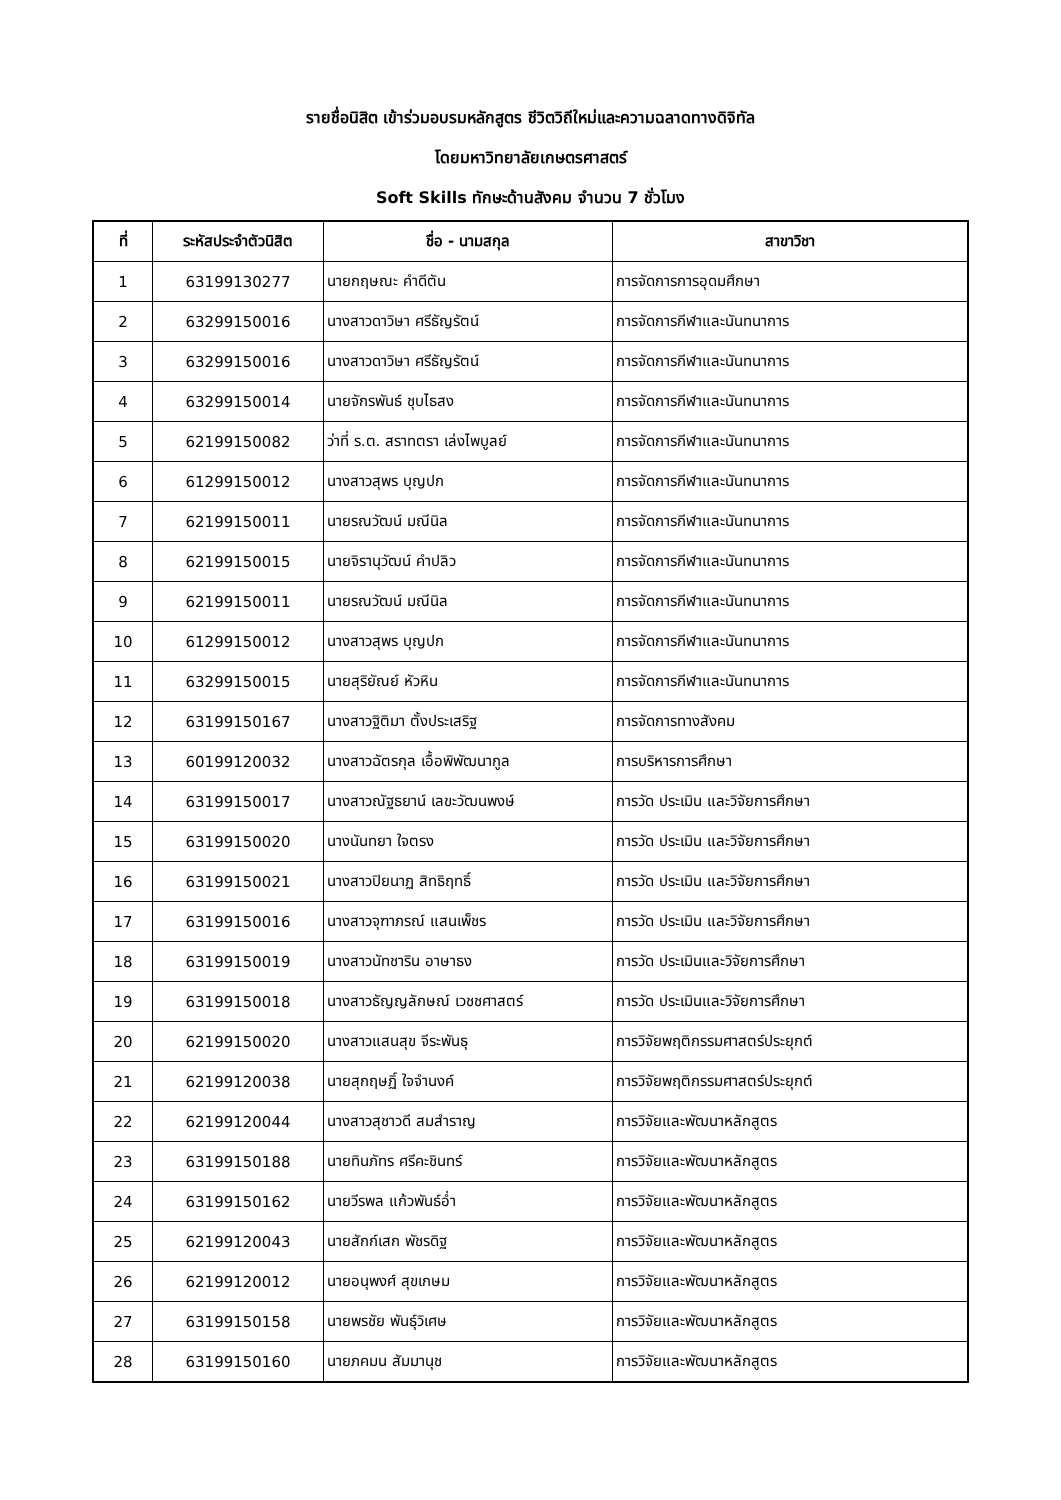รายชื่อนิสิต เข้าร่วมอบรมหลักสูตร ชีวิตวิถีใหม่และความฉลาดทางดิจิทัล
โดยมหาวิทยาลัยเกษตรศาสตร์
Soft Skills ทักษะด้านสังคม จำนวน 7 ชั่วโมง
| ที่ | ระหัสประจำตัวนิสิต | ชื่อ - นามสกุล | สาขาวิชา |
| --- | --- | --- | --- |
| 1 | 63199130277 | นายกฤษณะ คำดีตัน | การจัดการการอุดมศึกษา |
| 2 | 63299150016 | นางสาวดาวิษา ศรีธัญรัตน์ | การจัดการกีฬาและนันทนาการ |
| 3 | 63299150016 | นางสาวดาวิษา ศรีธัญรัตน์ | การจัดการกีฬาและนันทนาการ |
| 4 | 63299150014 | นายจักรพันธ์ ชุบไธสง | การจัดการกีฬาและนันทนาการ |
| 5 | 62199150082 | ว่าที่ ร.ต. สราทตรา เล่งไพบูลย์ | การจัดการกีฬาและนันทนาการ |
| 6 | 61299150012 | นางสาวสุพร บุญปก | การจัดการกีฬาและนันทนาการ |
| 7 | 62199150011 | นายรณวัฒน์ มณีนิล | การจัดการกีฬาและนันทนาการ |
| 8 | 62199150015 | นายจิรานุวัฒน์ คำปลิว | การจัดการกีฬาและนันทนาการ |
| 9 | 62199150011 | นายรณวัฒน์ มณีนิล | การจัดการกีฬาและนันทนาการ |
| 10 | 61299150012 | นางสาวสุพร บุญปก | การจัดการกีฬาและนันทนาการ |
| 11 | 63299150015 | นายสุริยัณย์ หัวหิน | การจัดการกีฬาและนันทนาการ |
| 12 | 63199150167 | นางสาวฐิติมา ตั้งประเสริฐ | การจัดการทางสังคม |
| 13 | 60199120032 | นางสาวฉัตรกุล เอื้อพิพัฒนากูล | การบริหารการศึกษา |
| 14 | 63199150017 | นางสาวณัฐธยาน์ เลขะวัฒนพงษ์ | การวัด ประเมิน และวิจัยการศึกษา |
| 15 | 63199150020 | นางนันทยา ใจตรง | การวัด ประเมิน และวิจัยการศึกษา |
| 16 | 63199150021 | นางสาวปิยนาฏ สิทธิฤทธิ์ | การวัด ประเมิน และวิจัยการศึกษา |
| 17 | 63199150016 | นางสาวจุฑาภรณ์ แสนเพ็ชร | การวัด ประเมิน และวิจัยการศึกษา |
| 18 | 63199150019 | นางสาวนัทชาริน อาษาธง | การวัด ประเมินและวิจัยการศึกษา |
| 19 | 63199150018 | นางสาวธัญญลักษณ์ เวชชศาสตร์ | การวัด ประเมินและวิจัยการศึกษา |
| 20 | 62199150020 | นางสาวแสนสุข จีระพันธุ | การวิจัยพฤติกรรมศาสตร์ประยุกต์ |
| 21 | 62199120038 | นายสุกฤษฏิ์ ใจจำนงค์ | การวิจัยพฤติกรรมศาสตร์ประยุกต์ |
| 22 | 62199120044 | นางสาวสุชาวดี สมสำราญ | การวิจัยและพัฒนาหลักสูตร |
| 23 | 63199150188 | นายทินภัทร ศรีคะชินทร์ | การวิจัยและพัฒนาหลักสูตร |
| 24 | 63199150162 | นายวีรพล แก้วพันธ์อ่ำ | การวิจัยและพัฒนาหลักสูตร |
| 25 | 62199120043 | นายสักก์เสก พัชรดิฐ | การวิจัยและพัฒนาหลักสูตร |
| 26 | 62199120012 | นายอนุพงศ์ สุขเกษม | การวิจัยและพัฒนาหลักสูตร |
| 27 | 63199150158 | นายพรชัย พันธุ์วิเศษ | การวิจัยและพัฒนาหลักสูตร |
| 28 | 63199150160 | นายภคมน สัมมานุช | การวิจัยและพัฒนาหลักสูตร |